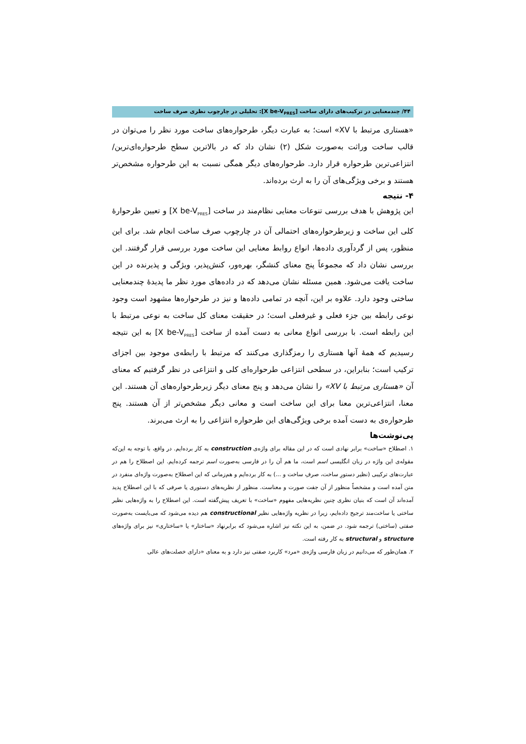۴۴/ چندمعنایی در ترکیب‌های دارای ساخت [X be-V<sub>PRES</sub>]: تحلیلی در چارچوب نظری صرف ساخت
«هستاری مرتبط با XV» است؛ به عبارت دیگر، طرحواره‌های ساخت مورد نظر را می‌توان در قالب ساخت وراثت به‌صورت شکل (۲) نشان داد که در بالاترین سطح طرحواره‌ای‌ترین/انتزاعی‌ترین طرحواره قرار دارد. طرحواره‌های دیگر همگی نسبت به این طرحواره مشخص‌تر هستند و برخی ویژگی‌های آن را به ارث برده‌اند.
۴- نتیجه
این پژوهش با هدف بررسی تنوعات معنایی نظام‌مند در ساخت [X be-V<sub>PRES</sub>] و تعیین طرحوارهٔ کلی این ساخت و زیرطرحواره‌های احتمالی آن در چارچوب صرف ساخت انجام شد. برای این منظور، پس از گردآوری داده‌ها، انواع روابط معنایی این ساخت مورد بررسی قرار گرفتند. این بررسی نشان داد که مجموعاً پنج معنای کنشگر، بهره‌ور، کنش‌پذیر، ویژگی و پذیرنده در این ساخت یافت می‌شود. همین مسئله نشان می‌دهد که در داده‌های مورد نظر ما پدیدهٔ چندمعنایی ساختی وجود دارد. علاوه بر این، آنچه در تمامی داده‌ها و نیز در طرحواره‌ها مشهود است وجود نوعی رابطه بین جزء فعلی و غیرفعلی است؛ در حقیقت معنای کل ساخت به نوعی مرتبط با این رابطه است. با بررسی انواع معانی به دست آمده از ساخت [X be-V<sub>PRES</sub>] به این نتیجه رسیدیم که همهٔ آنها هستاری را رمزگذاری می‌کنند که مرتبط با رابطه‌ی موجود بین اجزای ترکیب است؛ بنابراین، در سطحی انتزاعی طرحواره‌ای کلی و انتزاعی در نظر گرفتیم که معنای آن «هستاری مرتبط با XV» را نشان می‌دهد و پنج معنای دیگر زیرطرحواره‌های آن هستند. این معنا، انتزاعی‌ترین معنا برای این ساخت است و معانی دیگر مشخص‌تر از آن هستند. پنج طرحواره‌ی به دست آمده برخی ویژگی‌های این طرحواره انتزاعی را به ارث می‌برند.
پی‌نوشت‌ها
۱. اصطلاح «ساخت» برابر نهادی است که در این مقاله برای واژه‌ی construction به کار برده‌ایم. در واقع، با توجه به این‌که مقوله‌ی این واژه در زبان انگلیسی اسم است، ما هم آن را در فارسی به‌صورت اسم ترجمه کرده‌ایم. این اصطلاح را هم در عبارت‌های ترکیبی (نظیر دستورِ ساخت، صرفِ ساخت و ...) به کار برده‌ایم و هم‌زمانی که این اصطلاح به‌صورت واژه‌ای منفرد در متن آمده است و مشخصاً منظور از آن جفت صورت و معناست. منظور از نظریه‌های دستوری یا صرفی که با این اصطلاح پدید آمده‌اند آن است که بنیان نظری چنین نظریه‌هایی مفهوم «ساخت» با تعریف پیش‌گفته است. این اصطلاح را به واژه‌هایی نظیر ساختی یا ساخت‌مند ترجیح داده‌ایم، زیرا در نظریه واژه‌هایی نظیر constructional هم دیده می‌شود که می‌بایست به‌صورت صفتی (ساختی) ترجمه شود. در ضمن، به این نکته نیز اشاره می‌شود که برابرنهاد «ساختار» یا «ساختاری» نیز برای واژه‌های structure و structural به کار رفته است.
۲. همان‌طور که می‌دانیم در زبان فارسی واژه‌ی «مرد» کاربرد صفتی نیز دارد و به معنای «دارای خصلت‌های عالی